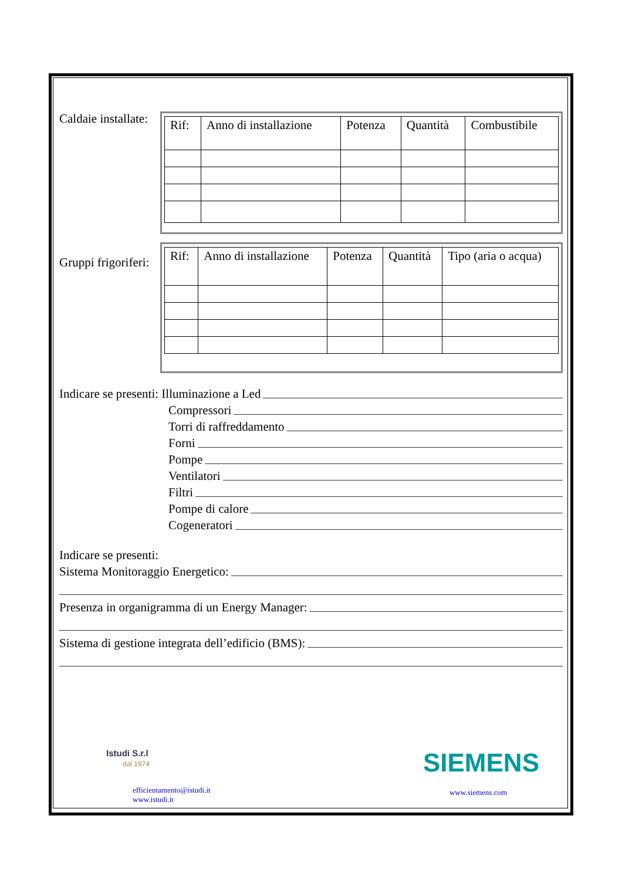Caldaie installate:
| Rif: | Anno di installazione | Potenza | Quantità | Combustibile |
Gruppi frigoriferi:
| Rif: | Anno di installazione | Potenza | Quantità | Tipo (aria o acqua) |
Indicare se presenti: Illuminazione a Led
Compressori
Torri di raffreddamento
Forni
Pompe
Ventilatori
Filtri
Pompe di calore
Cogeneratori
Indicare se presenti:
Sistema Monitoraggio Energetico:
Presenza in organigramma di un Energy Manager:
Sistema di gestione integrata dell’edificio (BMS):
Istudi S.r.l
dal 1974
efficientamento@istudi.it
www.istudi.it
SIEMENS
www.siemens.com